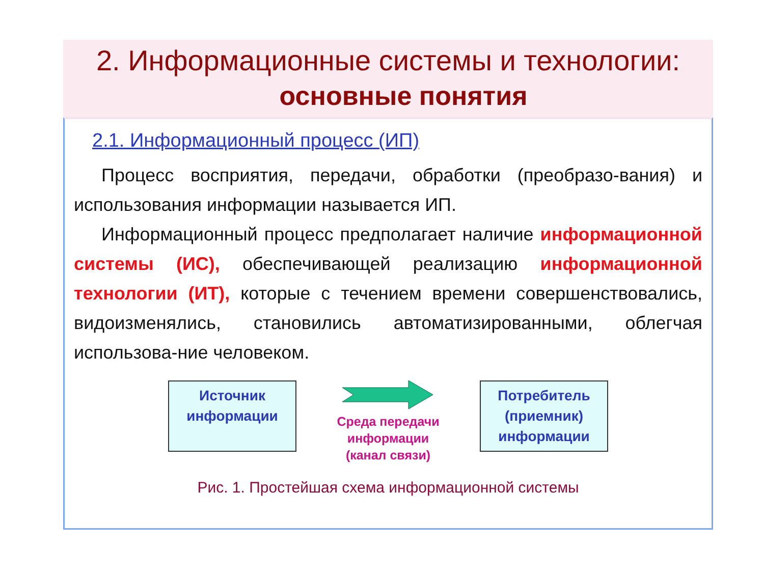2. Информационные системы и технологии:
основные понятия
2.1. Информационный процесс (ИП)
  Процесс восприятия, передачи, обработки (преобразо-вания) и использования информации называется ИП.
  Информационный процесс предполагает наличие информационной системы (ИС), обеспечивающей реализацию информационной технологии (ИТ), которые с течением времени совершенствовались, видоизменялись, становились автоматизированными, облегчая использова-ние человеком.
Источник информации
Среда передачи информации (канал связи)
Потребитель (приемник) информации
Рис. 1. Простейшая схема информационной системы